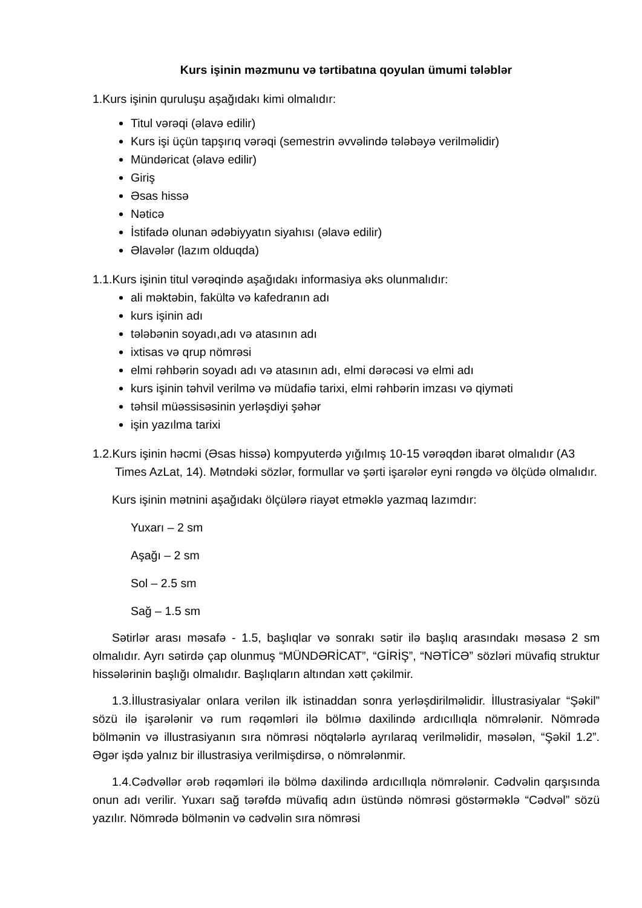Kurs işinin məzmunu və tərtibatına qoyulan ümumi tələblər
1.Kurs işinin quruluşu aşağıdakı kimi olmalıdır:
Titul vərəqi (əlavə edilir)
Kurs işi üçün tapşırıq vərəqi (semestrin əvvəlində tələbəyə verilməlidir)
Mündəricat (əlavə edilir)
Giriş
Əsas hissə
Nəticə
İstifadə olunan ədəbiyyatın siyahısı (əlavə edilir)
Əlavələr (lazım olduqda)
1.1.Kurs işinin titul vərəqində aşağıdakı informasiya əks olunmalıdır:
ali məktəbin, fakültə və kafedranın adı
kurs işinin adı
tələbənin soyadı,adı və atasının adı
ixtisas və qrup nömrəsi
elmi rəhbərin soyadı adı və atasının adı, elmi dərəcəsi və elmi adı
kurs işinin təhvil verilmə və müdafiə tarixi, elmi rəhbərin imzası və qiyməti
təhsil müəssisəsinin yerləşdiyi şəhər
işin yazılma tarixi
1.2.Kurs işinin həcmi (Əsas hissə) kompyuterdə yığılmış 10-15 vərəqdən ibarət olmalıdır (A3 Times AzLat, 14). Mətndəki sözlər, formullar və şərti işarələr eyni rəngdə və ölçüdə olmalıdır.
Kurs işinin mətnini aşağıdakı ölçülərə riayət etməklə yazmaq lazımdır:
Yuxarı – 2 sm
Aşağı – 2 sm
Sol – 2.5 sm
Sağ – 1.5 sm
Sətirlər arası məsafə - 1.5, başlıqlar və sonrakı sətir ilə başlıq arasındakı məsasə 2 sm olmalıdır. Ayrı sətirdə çap olunmuş “MÜNDƏRİCAT”, “GİRİŞ”, “NƏTİCƏ” sözləri müvafiq struktur hissələrinin başlığı olmalıdır. Başlıqların altından xətt çəkilmir.
1.3.İllustrasiyalar onlara verilən ilk istinaddan sonra yerləşdirilməlidir. İllustrasiyalar “Şəkil” sözü ilə işarələnir və rum rəqəmləri ilə bölmıə daxilində ardıcıllıqla nömrələnir. Nömrədə bölmənin və illustrasiyanın sıra nömrəsi nöqtələrlə ayrılaraq verilməlidir, məsələn, “Şəkil 1.2”. Əgər işdə yalnız bir illustrasiya verilmişdirsə, o nömrələnmir.
1.4.Cədvəllər ərəb rəqəmləri ilə bölmə daxilində ardıcıllıqla nömrələnir. Cədvəlin qarşısında onun adı verilir. Yuxarı sağ tərəfdə müvafiq adın üstündə nömrəsi göstərməklə “Cədvəl” sözü yazılır. Nömrədə bölmənin və cədvəlin sıra nömrəsi